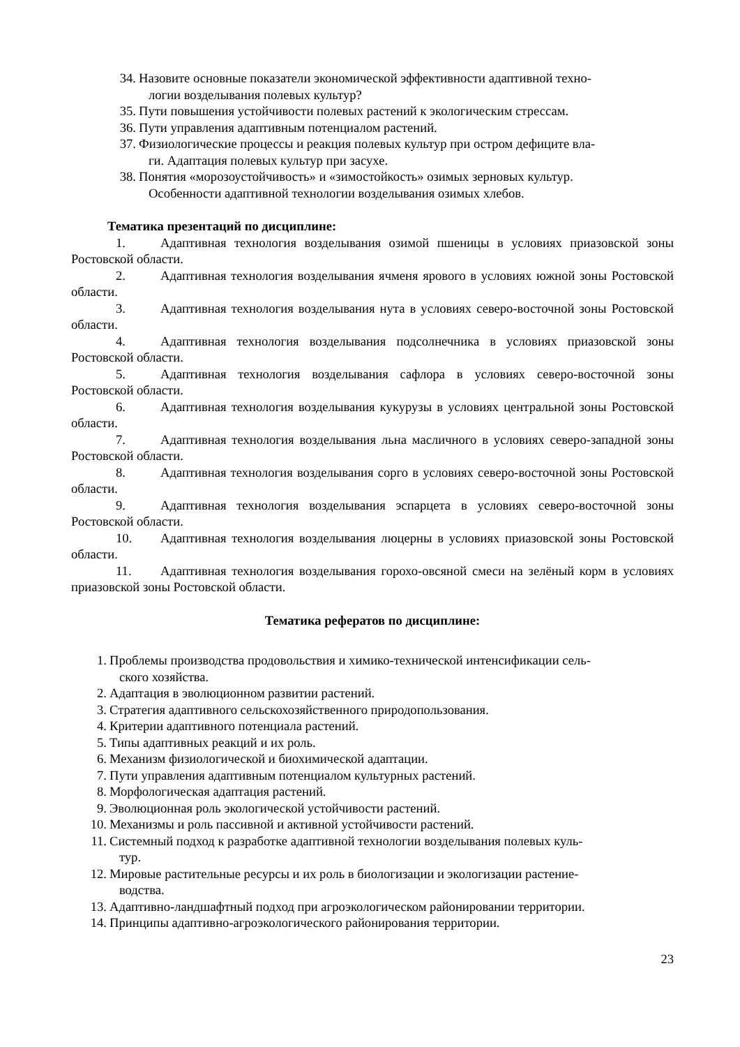34.
Назовите основные показатели экономической эффективности адаптивной техно-
логии возделывания полевых культур?
35.
Пути повышения устойчивости полевых растений к экологическим стрессам.
36.
Пути управления адаптивным потенциалом растений.
37.
Физиологические процессы и реакция полевых культур при остром дефиците вла-
ги. Адаптация полевых культур при засухе.
38.
Понятия «морозоустойчивость» и «зимостойкость» озимых зерновых культур.
Особенности адаптивной технологии возделывания озимых хлебов.
Тематика презентаций по дисциплине:
1. Адаптивная технология возделывания озимой пшеницы в условиях приазовской зоны Ростовской области.
2. Адаптивная технология возделывания ячменя ярового в условиях южной зоны Ростовской области.
3. Адаптивная технология возделывания нута в условиях северо-восточной зоны Ростовской области.
4. Адаптивная технология возделывания подсолнечника в условиях приазовской зоны Ростовской области.
5. Адаптивная технология возделывания сафлора в условиях северо-восточной зоны Ростовской области.
6. Адаптивная технология возделывания кукурузы в условиях центральной зоны Ростовской области.
7. Адаптивная технология возделывания льна масличного в условиях северо-западной зоны Ростовской области.
8. Адаптивная технология возделывания сорго в условиях северо-восточной зоны Ростовской области.
9. Адаптивная технология возделывания эспарцета в условиях северо-восточной зоны Ростовской области.
10. Адаптивная технология возделывания люцерны в условиях приазовской зоны Ростовской области.
11. Адаптивная технология возделывания горохо-овсяной смеси на зелёный корм в условиях приазовской зоны Ростовской области.
Тематика рефератов по дисциплине:
1. Проблемы производства продовольствия и химико-технической интенсификации сель-
ского хозяйства.
2. Адаптация в эволюционном развитии растений.
3. Стратегия адаптивного сельскохозяйственного природопользования.
4. Критерии адаптивного потенциала растений.
5. Типы адаптивных реакций и их роль.
6. Механизм физиологической и биохимической адаптации.
7. Пути управления адаптивным потенциалом культурных растений.
8. Морфологическая адаптация растений.
9. Эволюционная роль экологической устойчивости растений.
10. Механизмы и роль пассивной и активной устойчивости растений.
11. Системный подход к разработке адаптивной технологии возделывания полевых куль-
тур.
12. Мировые растительные ресурсы и их роль в биологизации и экологизации растение-
водства.
13. Адаптивно-ландшафтный подход при агроэкологическом районировании территории.
14. Принципы адаптивно-агроэкологического районирования территории.
23